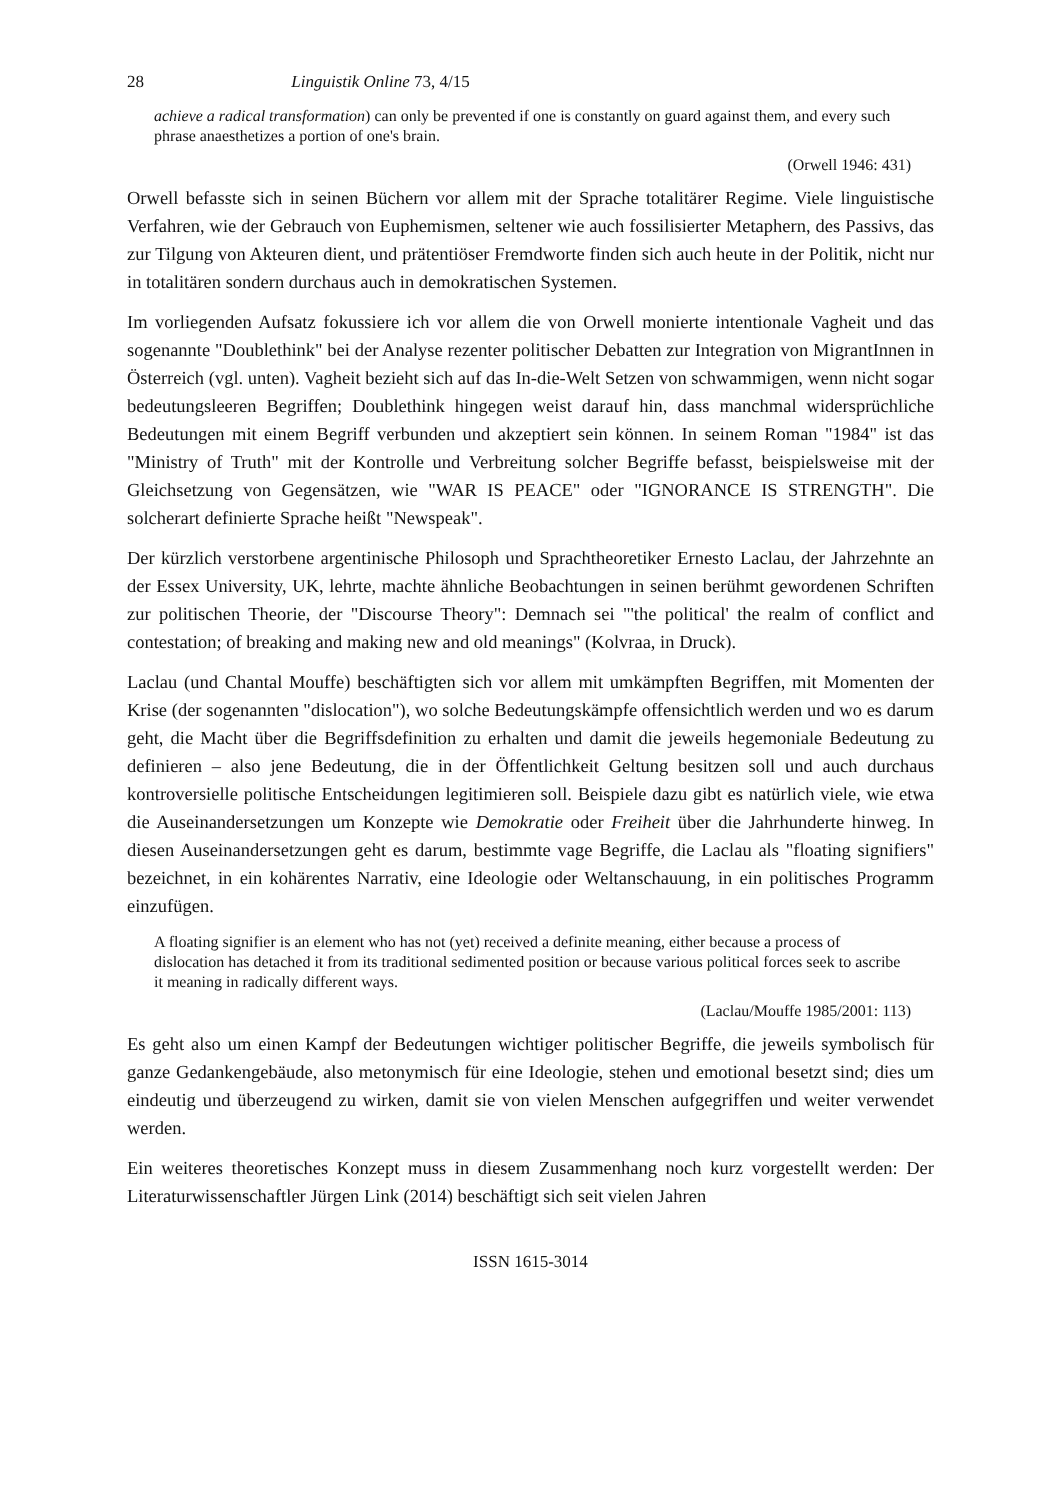28 Linguistik Online 73, 4/15
achieve a radical transformation) can only be prevented if one is constantly on guard against them, and every such phrase anaesthetizes a portion of one's brain.
(Orwell 1946: 431)
Orwell befasste sich in seinen Büchern vor allem mit der Sprache totalitärer Regime. Viele linguistische Verfahren, wie der Gebrauch von Euphemismen, seltener wie auch fossilisierter Metaphern, des Passivs, das zur Tilgung von Akteuren dient, und prätentiöser Fremdworte finden sich auch heute in der Politik, nicht nur in totalitären sondern durchaus auch in demokratischen Systemen.
Im vorliegenden Aufsatz fokussiere ich vor allem die von Orwell monierte intentionale Vagheit und das sogenannte "Doublethink" bei der Analyse rezenter politischer Debatten zur Integration von MigrantInnen in Österreich (vgl. unten). Vagheit bezieht sich auf das In-die-Welt Setzen von schwammigen, wenn nicht sogar bedeutungsleeren Begriffen; Doublethink hingegen weist darauf hin, dass manchmal widersprüchliche Bedeutungen mit einem Begriff verbunden und akzeptiert sein können. In seinem Roman "1984" ist das "Ministry of Truth" mit der Kontrolle und Verbreitung solcher Begriffe befasst, beispielsweise mit der Gleichsetzung von Gegensätzen, wie "WAR IS PEACE" oder "IGNORANCE IS STRENGTH". Die solcherart definierte Sprache heißt "Newspeak".
Der kürzlich verstorbene argentinische Philosoph und Sprachtheoretiker Ernesto Laclau, der Jahrzehnte an der Essex University, UK, lehrte, machte ähnliche Beobachtungen in seinen berühmt gewordenen Schriften zur politischen Theorie, der "Discourse Theory": Demnach sei "'the political' the realm of conflict and contestation; of breaking and making new and old meanings" (Kolvraa, in Druck).
Laclau (und Chantal Mouffe) beschäftigten sich vor allem mit umkämpften Begriffen, mit Momenten der Krise (der sogenannten "dislocation"), wo solche Bedeutungskämpfe offensichtlich werden und wo es darum geht, die Macht über die Begriffsdefinition zu erhalten und damit die jeweils hegemoniale Bedeutung zu definieren – also jene Bedeutung, die in der Öffentlichkeit Geltung besitzen soll und auch durchaus kontroversielle politische Entscheidungen legitimieren soll. Beispiele dazu gibt es natürlich viele, wie etwa die Auseinandersetzungen um Konzepte wie Demokratie oder Freiheit über die Jahrhunderte hinweg. In diesen Auseinandersetzungen geht es darum, bestimmte vage Begriffe, die Laclau als "floating signifiers" bezeichnet, in ein kohärentes Narrativ, eine Ideologie oder Weltanschauung, in ein politisches Programm einzufügen.
A floating signifier is an element who has not (yet) received a definite meaning, either because a process of dislocation has detached it from its traditional sedimented position or because various political forces seek to ascribe it meaning in radically different ways.
(Laclau/Mouffe 1985/2001: 113)
Es geht also um einen Kampf der Bedeutungen wichtiger politischer Begriffe, die jeweils symbolisch für ganze Gedankengebäude, also metonymisch für eine Ideologie, stehen und emotional besetzt sind; dies um eindeutig und überzeugend zu wirken, damit sie von vielen Menschen aufgegriffen und weiter verwendet werden.
Ein weiteres theoretisches Konzept muss in diesem Zusammenhang noch kurz vorgestellt werden: Der Literaturwissenschaftler Jürgen Link (2014) beschäftigt sich seit vielen Jahren
ISSN 1615-3014